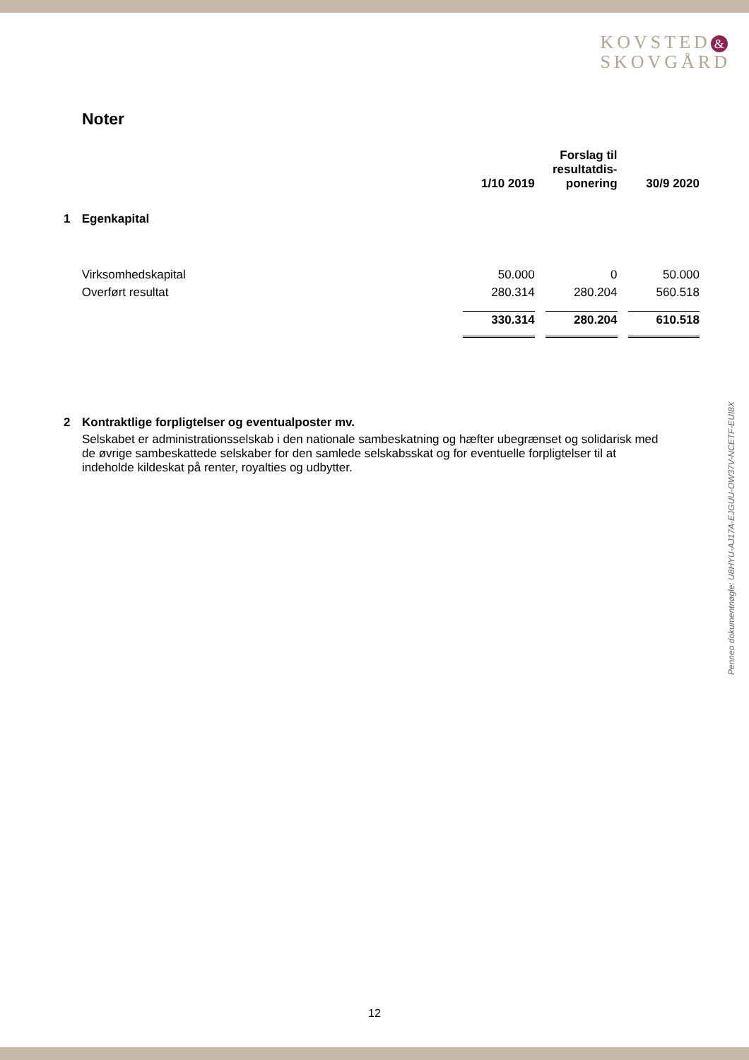KOVSTED &
SKOVGÅRD
Penneo dokumentnøgle: U8HYU-AJ17A-EJGUU-OW37V-NCETF-EUI8X
Noter
| | | 1/10 2019 | Forslag til resultatdis- ponering | 30/9 2020 |
| --- | --- | --- | --- | --- |
| 1 | Egenkapital | | | |
| | Virksomhedskapital | 50.000 | 0 | 50.000 |
| | Overført resultat | 280.314 | 280.204 | 560.518 |
| | | 330.314 | 280.204 | 610.518 |
2 Kontraktlige forpligtelser og eventualposter mv.
Selskabet er administrationsselskab i den nationale sambeskatning og hæfter ubegrænset og solidarisk med de øvrige sambeskattede selskaber for den samlede selskabsskat og for eventuelle forpligtelser til at indeholde kildeskat på renter, royalties og udbytter.
12